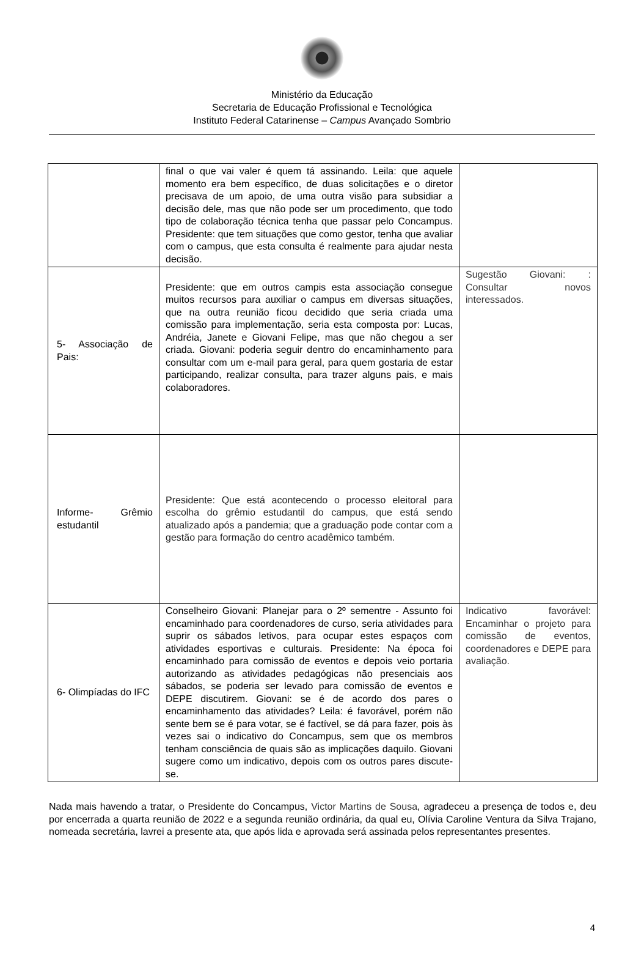Ministério da Educação
Secretaria de Educação Profissional e Tecnológica
Instituto Federal Catarinense – Campus Avançado Sombrio
| | final o que vai valer é quem tá assinando. Leila: que aquele momento era bem específico, de duas solicitações e o diretor precisava de um apoio, de uma outra visão para subsidiar a decisão dele, mas que não pode ser um procedimento, que todo tipo de colaboração técnica tenha que passar pelo Concampus. Presidente: que tem situações que como gestor, tenha que avaliar com o campus, que esta consulta é realmente para ajudar nesta decisão. | |
| 5- Associação de Pais: | Presidente: que em outros campis esta associação consegue muitos recursos para auxiliar o campus em diversas situações, que na outra reunião ficou decidido que seria criada uma comissão para implementação, seria esta composta por: Lucas, Andréia, Janete e Giovani Felipe, mas que não chegou a ser criada. Giovani: poderia seguir dentro do encaminhamento para consultar com um e-mail para geral, para quem gostaria de estar participando, realizar consulta, para trazer alguns pais, e mais colaboradores. | Sugestão Giovani: : Consultar novos interessados. |
| Informe- Grêmio estudantil | Presidente: Que está acontecendo o processo eleitoral para escolha do grêmio estudantil do campus, que está sendo atualizado após a pandemia; que a graduação pode contar com a gestão para formação do centro acadêmico também. | |
| 6- Olimpíadas do IFC | Conselheiro Giovani: Planejar para o 2º sementre - Assunto foi encaminhado para coordenadores de curso, seria atividades para suprir os sábados letivos, para ocupar estes espaços com atividades esportivas e culturais. Presidente: Na época foi encaminhado para comissão de eventos e depois veio portaria autorizando as atividades pedagógicas não presenciais aos sábados, se poderia ser levado para comissão de eventos e DEPE discutirem. Giovani: se é de acordo dos pares o encaminhamento das atividades? Leila: é favorável, porém não sente bem se é para votar, se é factível, se dá para fazer, pois às vezes sai o indicativo do Concampus, sem que os membros tenham consciência de quais são as implicações daquilo. Giovani sugere como um indicativo, depois com os outros pares discute-se. | Indicativo favorável: Encaminhar o projeto para comissão de eventos, coordenadores e DEPE para avaliação. |
Nada mais havendo a tratar, o Presidente do Concampus, Victor Martins de Sousa, agradeceu a presença de todos e, deu por encerrada a quarta reunião de 2022 e a segunda reunião ordinária, da qual eu, Olívia Caroline Ventura da Silva Trajano, nomeada secretária, lavrei a presente ata, que após lida e aprovada será assinada pelos representantes presentes.
4